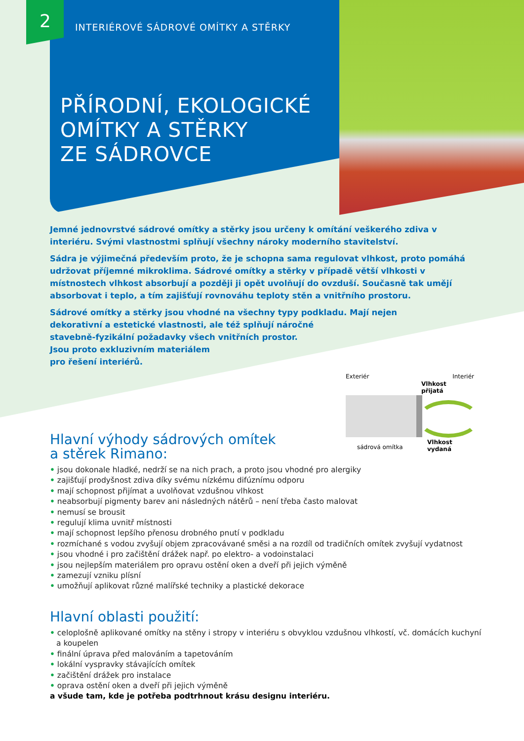2
INTERIÉROVÉ SÁDROVÉ OMÍTKY A STĚRKY
PŘÍRODNÍ, EKOLOGICKÉ
OMÍTKY A STĚRKY
ZE SÁDROVCE
Jemné jednovrstvé sádrové omítky a stěrky jsou určeny k omítání veškerého zdiva v interiéru. Svými vlastnostmi splňují všechny nároky moderního stavitelství.
Sádra je výjimečná především proto, že je schopna sama regulovat vlhkost, proto pomáhá udržovat příjemné mikroklima. Sádrové omítky a stěrky v případě větší vlhkosti v místnostech vlhkost absorbují a později ji opět uvolňují do ovzduší. Současně tak umějí absorbovat i teplo, a tím zajišťují rovnováhu teploty stěn a vnitřního prostoru.
Sádrové omítky a stěrky jsou vhodné na všechny typy podkladu. Mají nejen
dekorativní a estetické vlastnosti, ale též splňují náročné
stavebně-fyzikální požadavky všech vnitřních prostor.
Jsou proto exkluzivním materiálem
pro řešení interiérů.
Exteriér Interiér
Vlhkost
přijatá
sádrová omítka
Vlhkost
vydaná
Hlavní výhody sádrových omítek
a stěrek Rimano:
• jsou dokonale hladké, nedrží se na nich prach, a proto jsou vhodné pro alergiky
• zajišťují prodyšnost zdiva díky svému nízkému difúznímu odporu
• mají schopnost přijímat a uvolňovat vzdušnou vlhkost
• neabsorbují pigmenty barev ani následných nátěrů – není třeba často malovat
• nemusí se brousit
• regulují klima uvnitř místnosti
• mají schopnost lepšího přenosu drobného pnutí v podkladu
• rozmíchané s vodou zvyšují objem zpracovávané směsi a na rozdíl od tradičních omítek zvyšují vydatnost
• jsou vhodné i pro začištění drážek např. po elektro- a vodoinstalaci
• jsou nejlepším materiálem pro opravu ostění oken a dveří při jejich výměně
• zamezují vzniku plísní
• umožňují aplikovat různé malířské techniky a plastické dekorace
Hlavní oblasti použití:
• celoplošně aplikované omítky na stěny i stropy v interiéru s obvyklou vzdušnou vlhkostí, vč. domácích kuchyní a koupelen
• finální úprava před malováním a tapetováním
• lokální vyspravky stávajících omítek
• začištění drážek pro instalace
• oprava ostění oken a dveří při jejich výměně
a všude tam, kde je potřeba podtrhnout krásu designu interiéru.